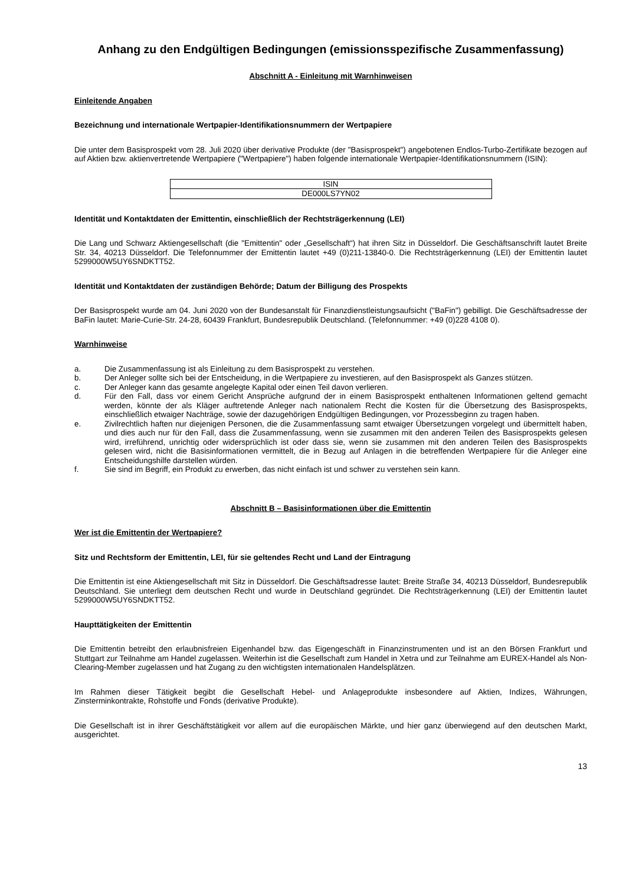Anhang zu den Endgültigen Bedingungen (emissionsspezifische Zusammenfassung)
Abschnitt A - Einleitung mit Warnhinweisen
Einleitende Angaben
Bezeichnung und internationale Wertpapier-Identifikationsnummern der Wertpapiere
Die unter dem Basisprospekt vom 28. Juli 2020 über derivative Produkte (der "Basisprospekt") angebotenen Endlos-Turbo-Zertifikate bezogen auf auf Aktien bzw. aktienvertretende Wertpapiere ("Wertpapiere") haben folgende internationale Wertpapier-Identifikationsnummern (ISIN):
| ISIN |
| --- |
| DE000LS7YN02 |
Identität und Kontaktdaten der Emittentin, einschließlich der Rechtsträgerkennung (LEI)
Die Lang und Schwarz Aktiengesellschaft (die "Emittentin" oder „Gesellschaft“) hat ihren Sitz in Düsseldorf. Die Geschäftsanschrift lautet Breite Str. 34, 40213 Düsseldorf. Die Telefonnummer der Emittentin lautet +49 (0)211-13840-0. Die Rechtsträgerkennung (LEI) der Emittentin lautet 5299000W5UY6SNDKTT52.
Identität und Kontaktdaten der zuständigen Behörde; Datum der Billigung des Prospekts
Der Basisprospekt wurde am 04. Juni 2020 von der Bundesanstalt für Finanzdienstleistungsaufsicht ("BaFin") gebilligt. Die Geschäftsadresse der BaFin lautet: Marie-Curie-Str. 24-28, 60439 Frankfurt, Bundesrepublik Deutschland. (Telefonnummer: +49 (0)228 4108 0).
Warnhinweise
a. Die Zusammenfassung ist als Einleitung zu dem Basisprospekt zu verstehen.
b. Der Anleger sollte sich bei der Entscheidung, in die Wertpapiere zu investieren, auf den Basisprospekt als Ganzes stützen.
c. Der Anleger kann das gesamte angelegte Kapital oder einen Teil davon verlieren.
d. Für den Fall, dass vor einem Gericht Ansprüche aufgrund der in einem Basisprospekt enthaltenen Informationen geltend gemacht werden, könnte der als Kläger auftretende Anleger nach nationalem Recht die Kosten für die Übersetzung des Basisprospekts, einschließlich etwaiger Nachträge, sowie der dazugehörigen Endgültigen Bedingungen, vor Prozessbeginn zu tragen haben.
e. Zivilrechtlich haften nur diejenigen Personen, die die Zusammenfassung samt etwaiger Übersetzungen vorgelegt und übermittelt haben, und dies auch nur für den Fall, dass die Zusammenfassung, wenn sie zusammen mit den anderen Teilen des Basisprospekts gelesen wird, irreführend, unrichtig oder widersprüchlich ist oder dass sie, wenn sie zusammen mit den anderen Teilen des Basisprospekts gelesen wird, nicht die Basisinformationen vermittelt, die in Bezug auf Anlagen in die betreffenden Wertpapiere für die Anleger eine Entscheidungshilfe darstellen würden.
f. Sie sind im Begriff, ein Produkt zu erwerben, das nicht einfach ist und schwer zu verstehen sein kann.
Abschnitt B – Basisinformationen über die Emittentin
Wer ist die Emittentin der Wertpapiere?
Sitz und Rechtsform der Emittentin, LEI, für sie geltendes Recht und Land der Eintragung
Die Emittentin ist eine Aktiengesellschaft mit Sitz in Düsseldorf. Die Geschäftsadresse lautet: Breite Straße 34, 40213 Düsseldorf, Bundesrepublik Deutschland. Sie unterliegt dem deutschen Recht und wurde in Deutschland gegründet. Die Rechtsträgerkennung (LEI) der Emittentin lautet 5299000W5UY6SNDKTT52.
Haupttätigkeiten der Emittentin
Die Emittentin betreibt den erlaubnisfreien Eigenhandel bzw. das Eigengeschäft in Finanzinstrumenten und ist an den Börsen Frankfurt und Stuttgart zur Teilnahme am Handel zugelassen. Weiterhin ist die Gesellschaft zum Handel in Xetra und zur Teilnahme am EUREX-Handel als Non-Clearing-Member zugelassen und hat Zugang zu den wichtigsten internationalen Handelsplätzen.
Im Rahmen dieser Tätigkeit begibt die Gesellschaft Hebel- und Anlageprodukte insbesondere auf Aktien, Indizes, Währungen, Zinsterminkontrakte, Rohstoffe und Fonds (derivative Produkte).
Die Gesellschaft ist in ihrer Geschäftstätigkeit vor allem auf die europäischen Märkte, und hier ganz überwiegend auf den deutschen Markt, ausgerichtet.
13